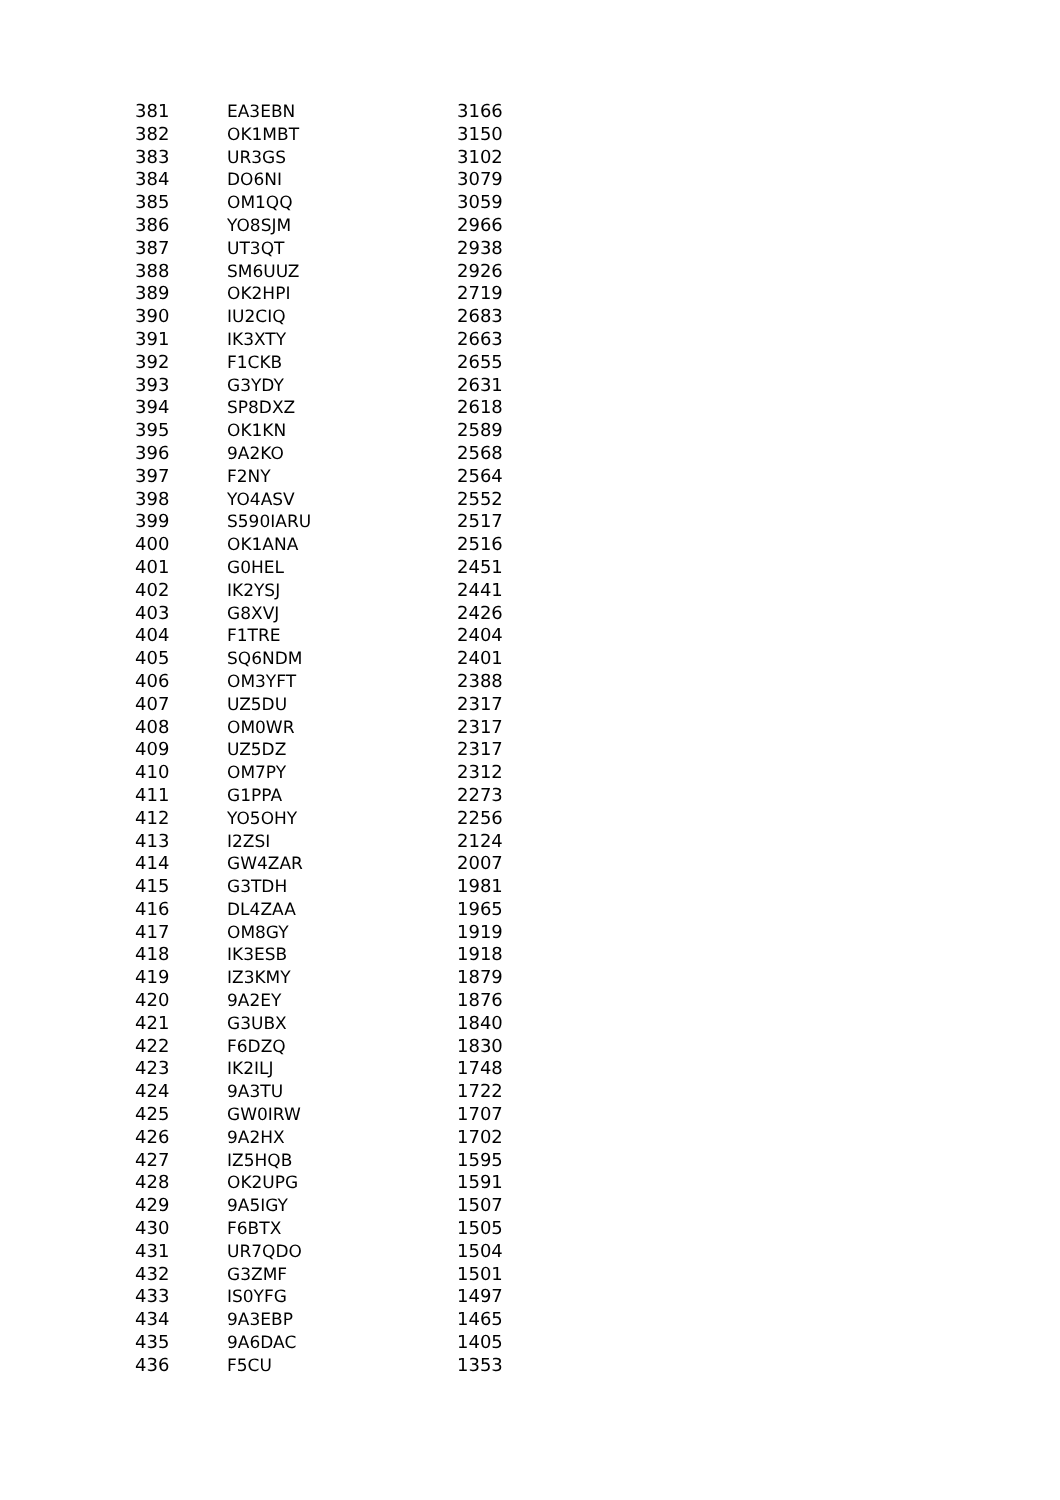| 381 | EA3EBN | 3166 |
| 382 | OK1MBT | 3150 |
| 383 | UR3GS | 3102 |
| 384 | DO6NI | 3079 |
| 385 | OM1QQ | 3059 |
| 386 | YO8SJM | 2966 |
| 387 | UT3QT | 2938 |
| 388 | SM6UUZ | 2926 |
| 389 | OK2HPI | 2719 |
| 390 | IU2CIQ | 2683 |
| 391 | IK3XTY | 2663 |
| 392 | F1CKB | 2655 |
| 393 | G3YDY | 2631 |
| 394 | SP8DXZ | 2618 |
| 395 | OK1KN | 2589 |
| 396 | 9A2KO | 2568 |
| 397 | F2NY | 2564 |
| 398 | YO4ASV | 2552 |
| 399 | S590IARU | 2517 |
| 400 | OK1ANA | 2516 |
| 401 | G0HEL | 2451 |
| 402 | IK2YSJ | 2441 |
| 403 | G8XVJ | 2426 |
| 404 | F1TRE | 2404 |
| 405 | SQ6NDM | 2401 |
| 406 | OM3YFT | 2388 |
| 407 | UZ5DU | 2317 |
| 408 | OM0WR | 2317 |
| 409 | UZ5DZ | 2317 |
| 410 | OM7PY | 2312 |
| 411 | G1PPA | 2273 |
| 412 | YO5OHY | 2256 |
| 413 | I2ZSI | 2124 |
| 414 | GW4ZAR | 2007 |
| 415 | G3TDH | 1981 |
| 416 | DL4ZAA | 1965 |
| 417 | OM8GY | 1919 |
| 418 | IK3ESB | 1918 |
| 419 | IZ3KMY | 1879 |
| 420 | 9A2EY | 1876 |
| 421 | G3UBX | 1840 |
| 422 | F6DZQ | 1830 |
| 423 | IK2ILJ | 1748 |
| 424 | 9A3TU | 1722 |
| 425 | GW0IRW | 1707 |
| 426 | 9A2HX | 1702 |
| 427 | IZ5HQB | 1595 |
| 428 | OK2UPG | 1591 |
| 429 | 9A5IGY | 1507 |
| 430 | F6BTX | 1505 |
| 431 | UR7QDO | 1504 |
| 432 | G3ZMF | 1501 |
| 433 | IS0YFG | 1497 |
| 434 | 9A3EBP | 1465 |
| 435 | 9A6DAC | 1405 |
| 436 | F5CU | 1353 |